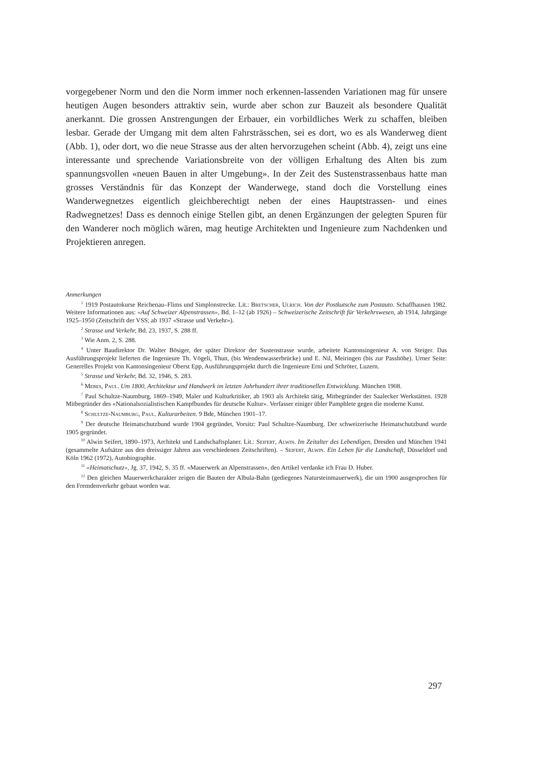vorgegebener Norm und den die Norm immer noch erkennen-lassenden Variationen mag für unsere heutigen Augen besonders attraktiv sein, wurde aber schon zur Bauzeit als besondere Qualität anerkannt. Die grossen Anstrengungen der Erbauer, ein vorbildliches Werk zu schaffen, bleiben lesbar. Gerade der Umgang mit dem alten Fahrsträsschen, sei es dort, wo es als Wanderweg dient (Abb. 1), oder dort, wo die neue Strasse aus der alten hervorzugehen scheint (Abb. 4), zeigt uns eine interessante und sprechende Variationsbreite von der völligen Erhaltung des Alten bis zum spannungsvollen «neuen Bauen in alter Umgebung». In der Zeit des Sustenstrassenbaus hatte man grosses Verständnis für das Konzept der Wanderwege, stand doch die Vorstellung eines Wanderwegnetzes eigentlich gleichberechtigt neben der eines Hauptstrassen- und eines Radwegnetzes! Dass es dennoch einige Stellen gibt, an denen Ergänzungen der gelegten Spuren für den Wanderer noch möglich wären, mag heutige Architekten und Ingenieure zum Nachdenken und Projektieren anregen.
Anmerkungen
<sup>1</sup> 1919 Postautokurse Reichenau–Flims und Simplonstrecke. Lit.: Bretscher, Ulrich. Von der Postkutsche zum Postauto. Schaffhausen 1982. Weitere Informationen aus: «Auf Schweizer Alpenstrassen», Bd. 1–12 (ab 1926) – Schweizerische Zeitschrift für Verkehrswesen, ab 1914, Jahrgänge 1925–1950 (Zeitschrift der VSS; ab 1937 «Strasse und Verkehr»).
<sup>2</sup> Strasse und Verkehr, Bd. 23, 1937, S. 288 ff.
<sup>3</sup> Wie Anm. 2, S. 288.
<sup>4</sup> Unter Baudirektor Dr. Walter Bösiger, der später Direktor der Sustenstrasse wurde, arbeitete Kantonsingenieur A. von Steiger. Das Ausführungsprojekt lieferten die Ingenieure Th. Vögeli, Thun, (bis Wendenwasserbrücke) und E. Nil, Meiringen (bis zur Passhöhe). Urner Seite: Generelles Projekt von Kantonsingenieur Oberst Epp, Ausführungsprojekt durch die Ingenieure Erni und Schröter, Luzern.
<sup>5</sup> Strasse und Verkehr, Bd. 32, 1946, S. 283.
<sup>6</sup> Mebes, Paul. Um 1800, Architektur und Handwerk im letzten Jahrhundert ihrer traditionellen Entwicklung. München 1908.
<sup>7</sup> Paul Schultze-Naumburg, 1869–1949, Maler und Kulturkritiker, ab 1903 als Architekt tätig, Mitbegründer der Saalecker Werkstätten. 1928 Mitbegründer des «Nationalsozialistischen Kampfbundes für deutsche Kultur». Verfasser einiger übler Pamphlete gegen die moderne Kunst.
<sup>8</sup> Schultze-Naumburg, Paul. Kulturarbeiten. 9 Bde, München 1901–17.
<sup>9</sup> Der deutsche Heimatschutzbund wurde 1904 gegründet, Vorsitz: Paul Schultze-Naumburg. Der schweizerische Heimatschutzbund wurde 1905 gegründet.
<sup>10</sup> Alwin Seifert, 1890–1973, Architekt und Landschaftsplaner. Lit.: Seifert, Alwin. Im Zeitalter des Lebendigen, Dresden und München 1941 (gesammelte Aufsätze aus den dreissiger Jahren aus verschiedenen Zeitschriften). – Seifert, Alwin. Ein Leben für die Landschaft, Düsseldorf und Köln 1962 (1972), Autobiographie.
<sup>11</sup> «Heimatschutz», Jg. 37, 1942, S. 35 ff. «Mauerwerk an Alpenstrassen», den Artikel verdanke ich Frau D. Huber.
<sup>12</sup> Den gleichen Mauerwerkcharakter zeigen die Bauten der Albula-Bahn (gediegenes Natursteinmauerwerk), die um 1900 ausgesprochen für den Fremdenverkehr gebaut worden war.
297